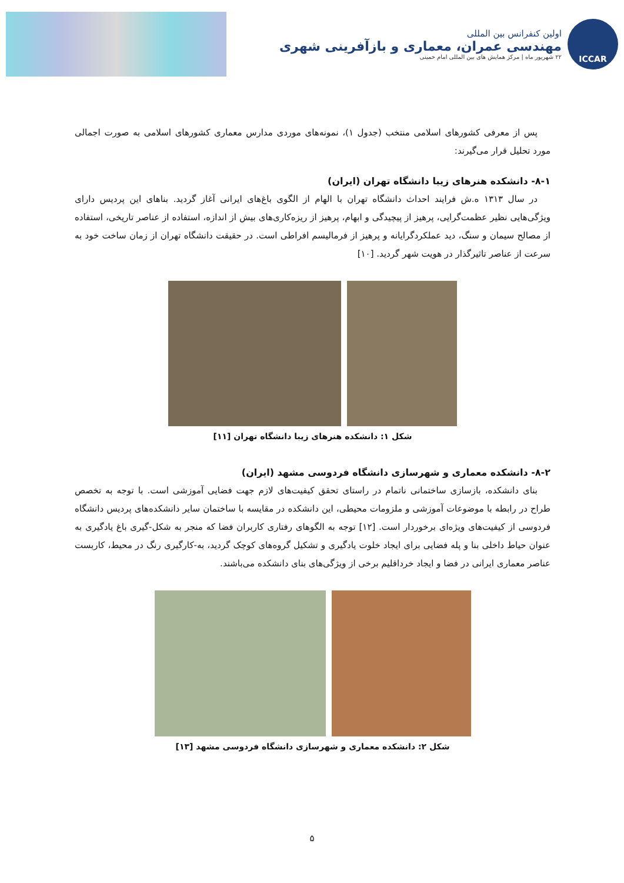ICCAR
اولین کنفرانس بین المللی
مهندسی عمران، معماری و بازآفرینی شهری
۲۲ شهریور ماه | مرکز همایش های بین المللی امام خمینی
پس از معرفی کشورهای اسلامی منتخب (جدول ۱)، نمونه‌های موردی مدارس معماری کشورهای اسلامی به صورت اجمالی مورد تحلیل قرار می‌گیرند:
۸-۱- دانشکده هنرهای زیبا دانشگاه تهران (ایران)
در سال ۱۳۱۳ ه.ش فرایند احداث دانشگاه تهران با الهام از الگوی باغ‌های ایرانی آغاز گردید. بناهای این پردیس دارای ویژگی‌هایی نظیر عظمت‌گرایی، پرهیز از پیچیدگی و ابهام، پرهیز از ریزه‌کاری‌های بیش از اندازه، استفاده از عناصر تاریخی، استفاده از مصالح سیمان و سنگ، دید عملکردگرایانه و پرهیز از فرمالیسم افراطی است. در حقیقت دانشگاه تهران از زمان ساخت خود به سرعت از عناصر تاثیرگذار در هویت شهر گردید. [۱۰]
شکل ۱: دانشکده هنرهای زیبا دانشگاه تهران [۱۱]
۸-۲- دانشکده معماری و شهرسازی دانشگاه فردوسی مشهد (ایران)
بنای دانشکده، بازسازی ساختمانی ناتمام در راستای تحقق کیفیت‌های لازم جهت فضایی آموزشی است. با توجه به تخصص طراح در رابطه با موضوعات آموزشی و ملزومات محیطی، این دانشکده در مقایسه با ساختمان سایر دانشکده‌های پردیس دانشگاه فردوسی از کیفیت‌های ویژه‌ای برخوردار است. [۱۲] توجه به الگوهای رفتاری کاربران فضا که منجر به شکل-گیری باغ یادگیری به عنوان حیاط داخلی بنا و پله فضایی برای ایجاد خلوت یادگیری و تشکیل گروه‌های کوچک گردید، به-کارگیری رنگ در محیط، کاربست عناصر معماری ایرانی در فضا و ایجاد خرداقلیم برخی از ویژگی‌های بنای دانشکده می‌باشند.
شکل ۲: دانشکده معماری و شهرسازی دانشگاه فردوسی مشهد [۱۳]
۵